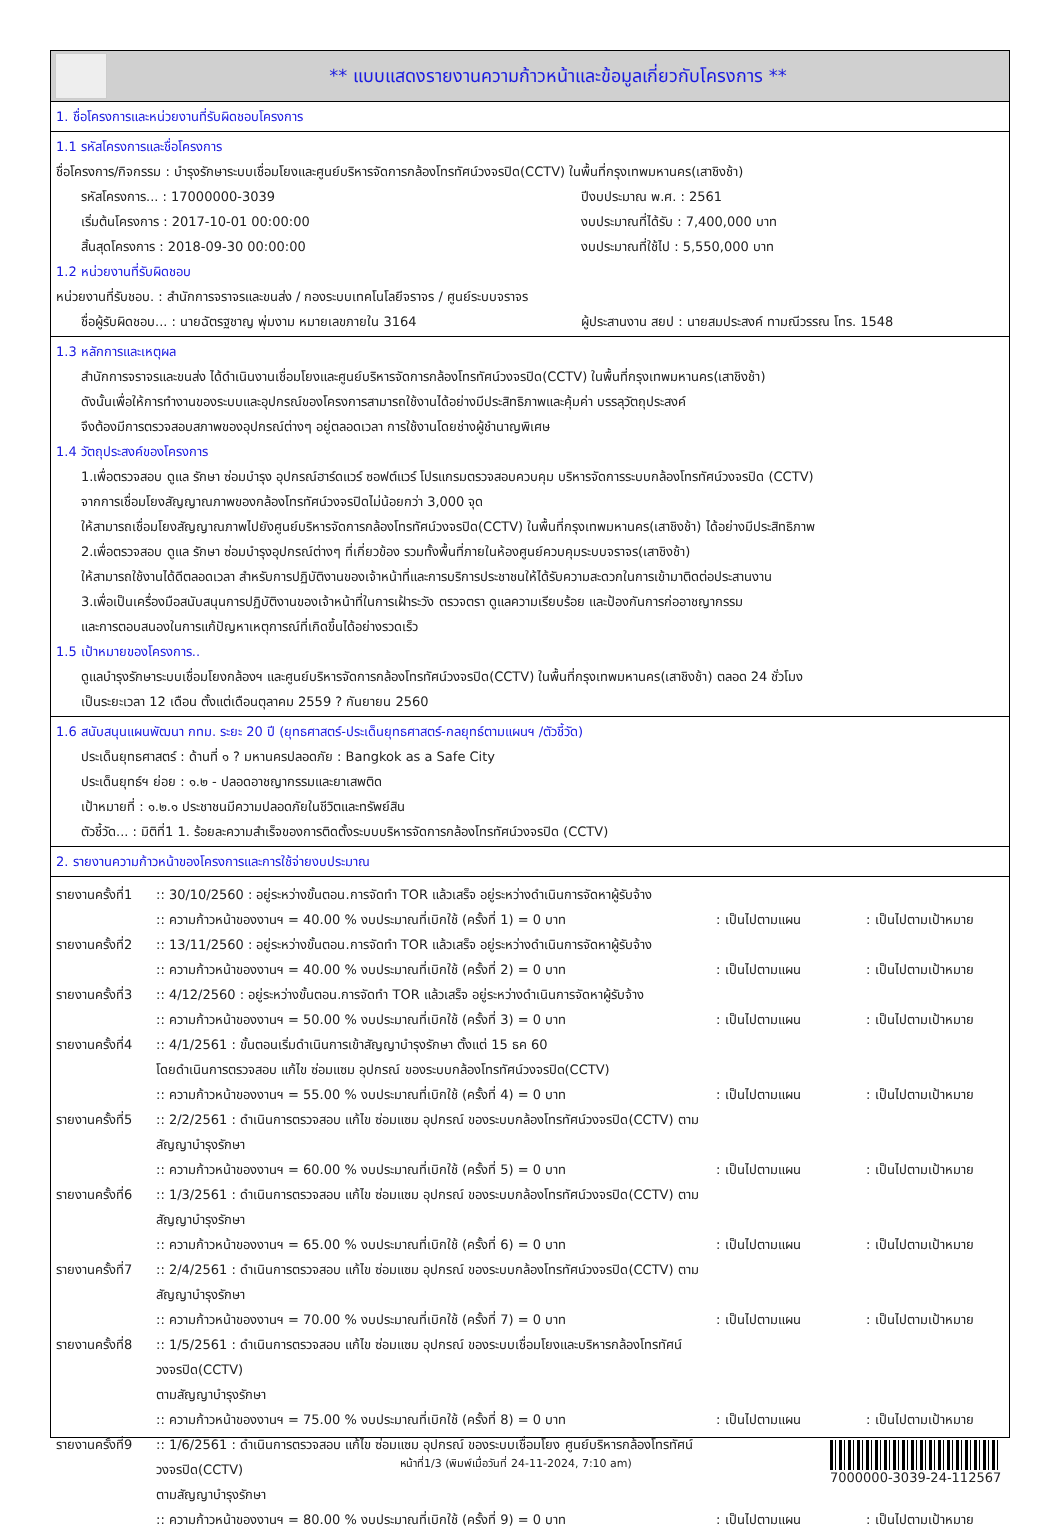** แบบแสดงรายงานความก้าวหน้าและข้อมูลเกี่ยวกับโครงการ **
1. ชื่อโครงการและหน่วยงานที่รับผิดชอบโครงการ
1.1 รหัสโครงการและชื่อโครงการ
ชื่อโครงการ/กิจกรรม : บำรุงรักษาระบบเชื่อมโยงและศูนย์บริหารจัดการกล้องโทรทัศน์วงจรปิด(CCTV) ในพื้นที่กรุงเทพมหานคร(เสาชิงช้า)
รหัสโครงการ... : 17000000-3039 ปีงบประมาณ พ.ศ. : 2561
เริ่มต้นโครงการ : 2017-10-01 00:00:00 งบประมาณที่ได้รับ : 7,400,000 บาท
สิ้นสุดโครงการ : 2018-09-30 00:00:00 งบประมาณที่ใช้ไป : 5,550,000 บาท
1.2 หน่วยงานที่รับผิดชอบ
หน่วยงานที่รับชอบ. : สำนักการจราจรและขนส่ง / กองระบบเทคโนโลยีจราจร / ศูนย์ระบบจราจร
ชื่อผู้รับผิดชอบ... : นายฉัตรฐชาญ พุ่มงาม หมายเลขภายใน 3164 ผู้ประสานงาน สยป : นายสมประสงค์ ทามณีวรรณ โทร. 1548
1.3 หลักการและเหตุผล
สำนักการจราจรและขนส่ง ได้ดำเนินงานเชื่อมโยงและศูนย์บริหารจัดการกล้องโทรทัศน์วงจรปิด(CCTV) ในพื้นที่กรุงเทพมหานคร(เสาชิงช้า)
ดังนั้นเพื่อให้การทำงานของระบบและอุปกรณ์ของโครงการสามารถใช้งานได้อย่างมีประสิทธิภาพและคุ้มค่า บรรลุวัตถุประสงค์
จึงต้องมีการตรวจสอบสภาพของอุปกรณ์ต่างๆ อยู่ตลอดเวลา การใช้งานโดยช่างผู้ชำนาญพิเศษ
1.4 วัตถุประสงค์ของโครงการ
1.เพื่อตรวจสอบ ดูแล รักษา ซ่อมบำรุง อุปกรณ์ฮาร์ดแวร์ ซอฟต์แวร์ โปรแกรมตรวจสอบควบคุม บริหารจัดการระบบกล้องโทรทัศน์วงจรปิด (CCTV)
จากการเชื่อมโยงสัญญาณภาพของกล้องโทรทัศน์วงจรปิดไม่น้อยกว่า 3,000 จุด
ให้สามารถเชื่อมโยงสัญญาณภาพไปยังศูนย์บริหารจัดการกล้องโทรทัศน์วงจรปิด(CCTV) ในพื้นที่กรุงเทพมหานคร(เสาชิงช้า) ได้อย่างมีประสิทธิภาพ
2.เพื่อตรวจสอบ ดูแล รักษา ซ่อมบำรุงอุปกรณ์ต่างๆ ที่เกี่ยวข้อง รวมทั้งพื้นที่ภายในห้องศูนย์ควบคุมระบบจราจร(เสาชิงช้า)
ให้สามารถใช้งานได้ดีตลอดเวลา สำหรับการปฏิบัติงานของเจ้าหน้าที่และการบริการประชาชนให้ได้รับความสะดวกในการเข้ามาติดต่อประสานงาน
3.เพื่อเป็นเครื่องมือสนับสนุนการปฏิบัติงานของเจ้าหน้าที่ในการเฝ้าระวัง ตรวจตรา ดูแลความเรียบร้อย และป้องกันการก่ออาชญากรรม
และการตอบสนองในการแก้ปัญหาเหตุการณ์ที่เกิดขึ้นได้อย่างรวดเร็ว
1.5 เป้าหมายของโครงการ..
ดูแลบำรุงรักษาระบบเชื่อมโยงกล้องฯ และศูนย์บริหารจัดการกล้องโทรทัศน์วงจรปิด(CCTV) ในพื้นที่กรุงเทพมหานคร(เสาชิงช้า) ตลอด 24 ชั่วโมง
เป็นระยะเวลา 12 เดือน ตั้งแต่เดือนตุลาคม 2559 ? กันยายน 2560
1.6 สนับสนุนแผนพัฒนา กทม. ระยะ 20 ปี (ยุทธศาสตร์-ประเด็นยุทธศาสตร์-กลยุทธ์ตามแผนฯ /ตัวชี้วัด)
ประเด็นยุทธศาสตร์ : ด้านที่ ๑ ? มหานครปลอดภัย : Bangkok as a Safe City
ประเด็นยุทธ์ฯ ย่อย : ๑.๒ - ปลอดอาชญากรรมและยาเสพติด
เป้าหมายที่ : ๑.๒.๑ ประชาชนมีความปลอดภัยในชีวิตและทรัพย์สิน
ตัวชี้วัด... : มิติที่1 1. ร้อยละความสำเร็จของการติดตั้งระบบบริหารจัดการกล้องโทรทัศน์วงจรปิด (CCTV)
2. รายงานความก้าวหน้าของโครงการและการใช้จ่ายงบประมาณ
รายงานครั้งที่1:: 30/10/2560 : อยู่ระหว่างขั้นตอน.การจัดทำ TOR แล้วเสร็จ อยู่ระหว่างดำเนินการจัดหาผู้รับจ้าง :: ความก้าวหน้าของงานฯ = 40.00 % งบประมาณที่เบิกใช้ (ครั้งที่ 1) = 0 บาท: เป็นไปตามแผน: เป็นไปตามเป้าหมาย รายงานครั้งที่2:: 13/11/2560 : อยู่ระหว่างขั้นตอน.การจัดทำ TOR แล้วเสร็จ อยู่ระหว่างดำเนินการจัดหาผู้รับจ้าง :: ความก้าวหน้าของงานฯ = 40.00 % งบประมาณที่เบิกใช้ (ครั้งที่ 2) = 0 บาท: เป็นไปตามแผน: เป็นไปตามเป้าหมาย รายงานครั้งที่3:: 4/12/2560 : อยู่ระหว่างขั้นตอน.การจัดทำ TOR แล้วเสร็จ อยู่ระหว่างดำเนินการจัดหาผู้รับจ้าง :: ความก้าวหน้าของงานฯ = 50.00 % งบประมาณที่เบิกใช้ (ครั้งที่ 3) = 0 บาท: เป็นไปตามแผน: เป็นไปตามเป้าหมาย รายงานครั้งที่4:: 4/1/2561 : ขั้นตอนเริ่มดำเนินการเข้าสัญญาบำรุงรักษา ตั้งแต่ 15 ธค 60
โดยดำเนินการตรวจสอบ แก้ไข ซ่อมแซม อุปกรณ์ ของระบบกล้องโทรทัศน์วงจรปิด(CCTV) :: ความก้าวหน้าของงานฯ = 55.00 % งบประมาณที่เบิกใช้ (ครั้งที่ 4) = 0 บาท: เป็นไปตามแผน: เป็นไปตามเป้าหมาย รายงานครั้งที่5:: 2/2/2561 : ดำเนินการตรวจสอบ แก้ไข ซ่อมแซม อุปกรณ์ ของระบบกล้องโทรทัศน์วงจรปิด(CCTV) ตามสัญญาบำรุงรักษา :: ความก้าวหน้าของงานฯ = 60.00 % งบประมาณที่เบิกใช้ (ครั้งที่ 5) = 0 บาท: เป็นไปตามแผน: เป็นไปตามเป้าหมาย รายงานครั้งที่6:: 1/3/2561 : ดำเนินการตรวจสอบ แก้ไข ซ่อมแซม อุปกรณ์ ของระบบกล้องโทรทัศน์วงจรปิด(CCTV) ตามสัญญาบำรุงรักษา :: ความก้าวหน้าของงานฯ = 65.00 % งบประมาณที่เบิกใช้ (ครั้งที่ 6) = 0 บาท: เป็นไปตามแผน: เป็นไปตามเป้าหมาย รายงานครั้งที่7:: 2/4/2561 : ดำเนินการตรวจสอบ แก้ไข ซ่อมแซม อุปกรณ์ ของระบบกล้องโทรทัศน์วงจรปิด(CCTV) ตามสัญญาบำรุงรักษา :: ความก้าวหน้าของงานฯ = 70.00 % งบประมาณที่เบิกใช้ (ครั้งที่ 7) = 0 บาท: เป็นไปตามแผน: เป็นไปตามเป้าหมาย รายงานครั้งที่8:: 1/5/2561 : ดำเนินการตรวจสอบ แก้ไข ซ่อมแซม อุปกรณ์ ของระบบเชื่อมโยงและบริหารกล้องโทรทัศน์วงจรปิด(CCTV)
ตามสัญญาบำรุงรักษา :: ความก้าวหน้าของงานฯ = 75.00 % งบประมาณที่เบิกใช้ (ครั้งที่ 8) = 0 บาท: เป็นไปตามแผน: เป็นไปตามเป้าหมาย รายงานครั้งที่9:: 1/6/2561 : ดำเนินการตรวจสอบ แก้ไข ซ่อมแซม อุปกรณ์ ของระบบเชื่อมโยง ศูนย์บริหารกล้องโทรทัศน์วงจรปิด(CCTV)
ตามสัญญาบำรุงรักษา :: ความก้าวหน้าของงานฯ = 80.00 % งบประมาณที่เบิกใช้ (ครั้งที่ 9) = 0 บาท: เป็นไปตามแผน: เป็นไปตามเป้าหมาย
หน้าที่1/3 (พิมพ์เมื่อวันที่ 24-11-2024, 7:10 am)
7000000-3039-24-112567